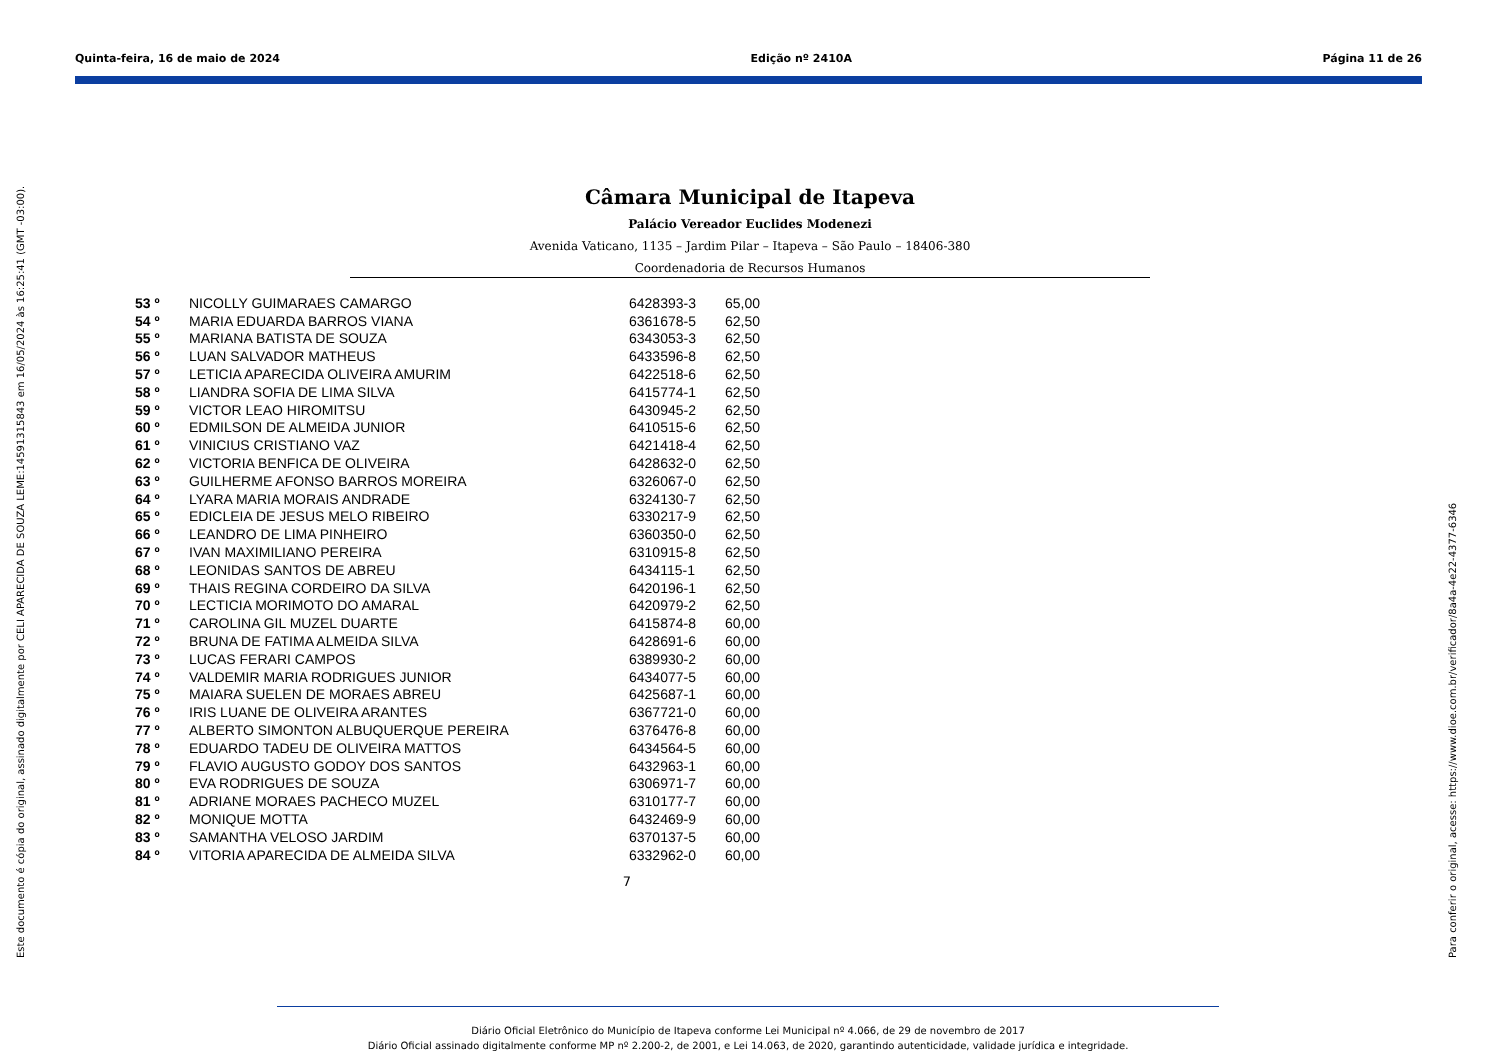Quinta-feira, 16 de maio de 2024 Edição nº 2410A Página 11 de 26
Câmara Municipal de Itapeva
Palácio Vereador Euclides Modenezi
Avenida Vaticano, 1135 – Jardim Pilar – Itapeva – São Paulo – 18406-380
Coordenadoria de Recursos Humanos
| 53 º | NICOLLY GUIMARAES CAMARGO | 6428393-3 | 65,00 |
| 54 º | MARIA EDUARDA BARROS VIANA | 6361678-5 | 62,50 |
| 55 º | MARIANA BATISTA DE SOUZA | 6343053-3 | 62,50 |
| 56 º | LUAN SALVADOR MATHEUS | 6433596-8 | 62,50 |
| 57 º | LETICIA APARECIDA OLIVEIRA AMURIM | 6422518-6 | 62,50 |
| 58 º | LIANDRA SOFIA DE LIMA SILVA | 6415774-1 | 62,50 |
| 59 º | VICTOR LEAO HIROMITSU | 6430945-2 | 62,50 |
| 60 º | EDMILSON DE ALMEIDA JUNIOR | 6410515-6 | 62,50 |
| 61 º | VINICIUS CRISTIANO VAZ | 6421418-4 | 62,50 |
| 62 º | VICTORIA BENFICA DE OLIVEIRA | 6428632-0 | 62,50 |
| 63 º | GUILHERME AFONSO BARROS MOREIRA | 6326067-0 | 62,50 |
| 64 º | LYARA MARIA MORAIS ANDRADE | 6324130-7 | 62,50 |
| 65 º | EDICLEIA DE JESUS MELO RIBEIRO | 6330217-9 | 62,50 |
| 66 º | LEANDRO DE LIMA PINHEIRO | 6360350-0 | 62,50 |
| 67 º | IVAN MAXIMILIANO PEREIRA | 6310915-8 | 62,50 |
| 68 º | LEONIDAS SANTOS DE ABREU | 6434115-1 | 62,50 |
| 69 º | THAIS REGINA CORDEIRO DA SILVA | 6420196-1 | 62,50 |
| 70 º | LECTICIA MORIMOTO DO AMARAL | 6420979-2 | 62,50 |
| 71 º | CAROLINA GIL MUZEL DUARTE | 6415874-8 | 60,00 |
| 72 º | BRUNA DE FATIMA ALMEIDA SILVA | 6428691-6 | 60,00 |
| 73 º | LUCAS FERARI CAMPOS | 6389930-2 | 60,00 |
| 74 º | VALDEMIR MARIA RODRIGUES JUNIOR | 6434077-5 | 60,00 |
| 75 º | MAIARA SUELEN DE MORAES ABREU | 6425687-1 | 60,00 |
| 76 º | IRIS LUANE DE OLIVEIRA ARANTES | 6367721-0 | 60,00 |
| 77 º | ALBERTO SIMONTON ALBUQUERQUE PEREIRA | 6376476-8 | 60,00 |
| 78 º | EDUARDO TADEU DE OLIVEIRA MATTOS | 6434564-5 | 60,00 |
| 79 º | FLAVIO AUGUSTO GODOY DOS SANTOS | 6432963-1 | 60,00 |
| 80 º | EVA RODRIGUES DE SOUZA | 6306971-7 | 60,00 |
| 81 º | ADRIANE MORAES PACHECO MUZEL | 6310177-7 | 60,00 |
| 82 º | MONIQUE MOTTA | 6432469-9 | 60,00 |
| 83 º | SAMANTHA VELOSO JARDIM | 6370137-5 | 60,00 |
| 84 º | VITORIA APARECIDA DE ALMEIDA SILVA | 6332962-0 | 60,00 |
7
Diário Oficial Eletrônico do Município de Itapeva conforme Lei Municipal nº 4.066, de 29 de novembro de 2017
Diário Oficial assinado digitalmente conforme MP nº 2.200-2, de 2001, e Lei 14.063, de 2020, garantindo autenticidade, validade jurídica e integridade.
Este documento é cópia do original, assinado digitalmente por CELI APARECIDA DE SOUZA LEME:14591315843 em 16/05/2024 às 16:25:41 (GMT -03:00). Para conferir o original, acesse: https://www.dioe.com.br/verificador/8a4a-4e22-4377-6346